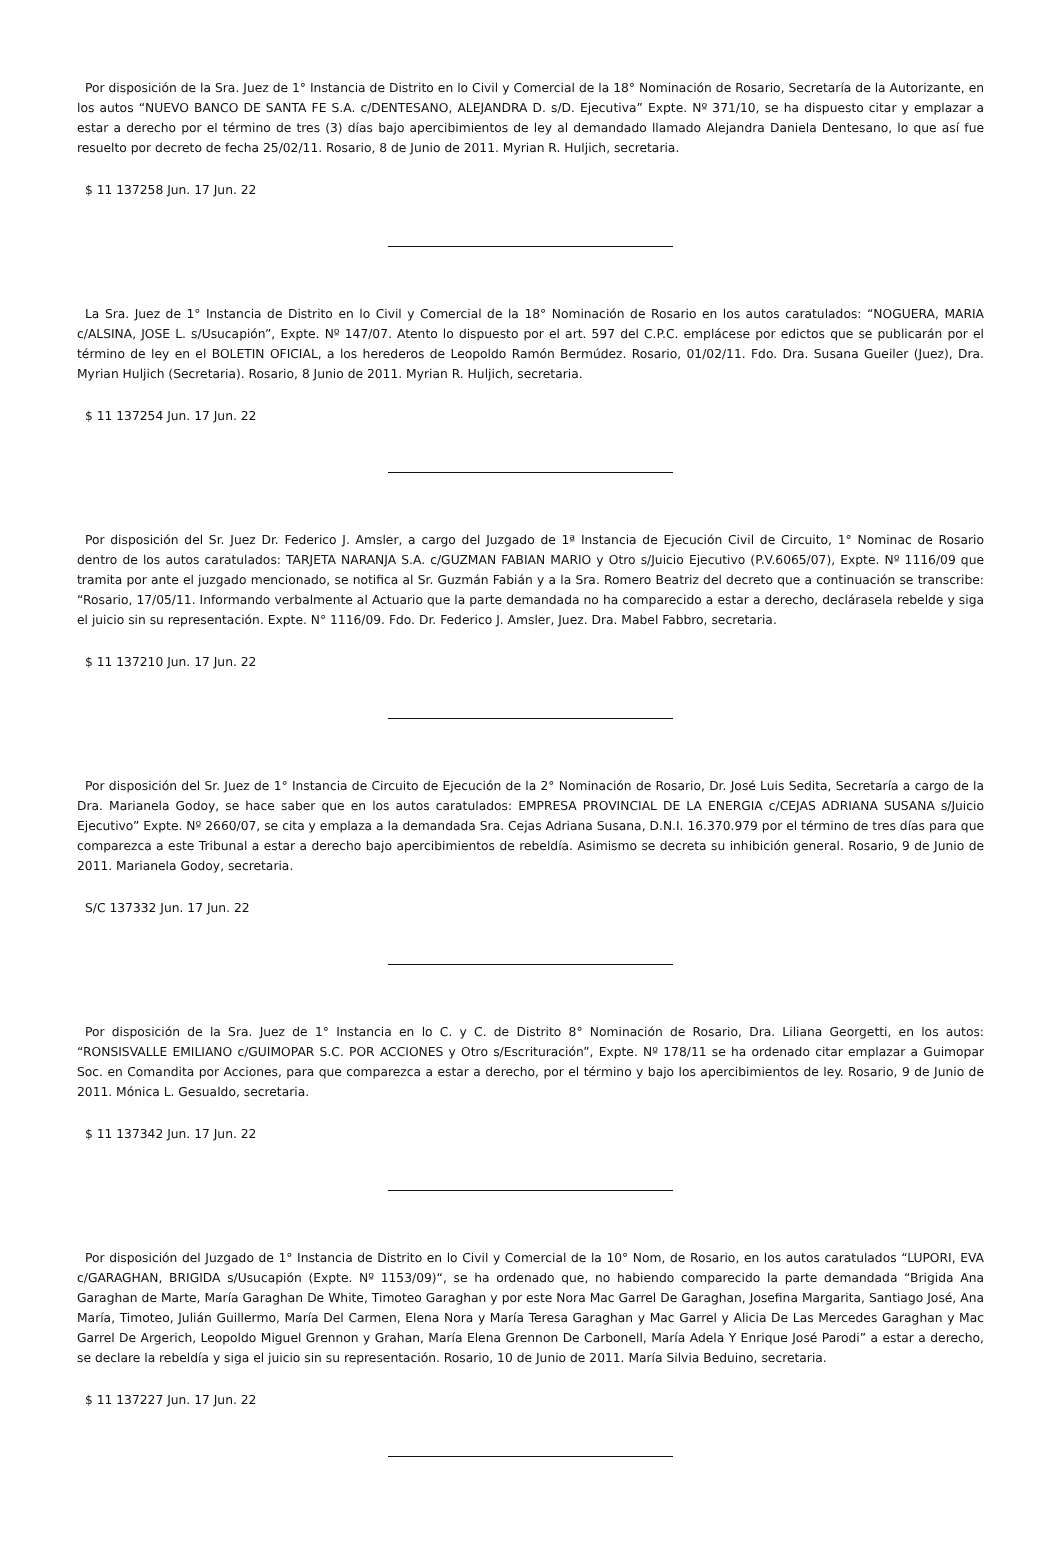Por disposición de la Sra. Juez de 1° Instancia de Distrito en lo Civil y Comercial de la 18° Nominación de Rosario, Secretaría de la Autorizante, en los autos “NUEVO BANCO DE SANTA FE S.A. c/DENTESANO, ALEJANDRA D. s/D. Ejecutiva” Expte. Nº 371/10, se ha dispuesto citar y emplazar a estar a derecho por el término de tres (3) días bajo apercibimientos de ley al demandado llamado Alejandra Daniela Dentesano, lo que así fue resuelto por decreto de fecha 25/02/11. Rosario, 8 de Junio de 2011. Myrian R. Huljich, secretaria.
$ 11 137258 Jun. 17 Jun. 22
La Sra. Juez de 1° Instancia de Distrito en lo Civil y Comercial de la 18° Nominación de Rosario en los autos caratulados: “NOGUERA, MARIA c/ALSINA, JOSE L. s/Usucapión”, Expte. Nº 147/07. Atento lo dispuesto por el art. 597 del C.P.C. emplácese por edictos que se publicarán por el término de ley en el BOLETIN OFICIAL, a los herederos de Leopoldo Ramón Bermúdez. Rosario, 01/02/11. Fdo. Dra. Susana Gueiler (Juez), Dra. Myrian Huljich (Secretaria). Rosario, 8 Junio de 2011. Myrian R. Huljich, secretaria.
$ 11 137254 Jun. 17 Jun. 22
Por disposición del Sr. Juez Dr. Federico J. Amsler, a cargo del Juzgado de 1ª Instancia de Ejecución Civil de Circuito, 1° Nominac de Rosario dentro de los autos caratulados: TARJETA NARANJA S.A. c/GUZMAN FABIAN MARIO y Otro s/Juicio Ejecutivo (P.V.6065/07), Expte. Nº 1116/09 que tramita por ante el juzgado mencionado, se notifica al Sr. Guzmán Fabián y a la Sra. Romero Beatriz del decreto que a continuación se transcribe: “Rosario, 17/05/11. Informando verbalmente al Actuario que la parte demandada no ha comparecido a estar a derecho, declárasela rebelde y siga el juicio sin su representación. Expte. N° 1116/09. Fdo. Dr. Federico J. Amsler, Juez. Dra. Mabel Fabbro, secretaria.
$ 11 137210 Jun. 17 Jun. 22
Por disposición del Sr. Juez de 1° Instancia de Circuito de Ejecución de la 2° Nominación de Rosario, Dr. José Luis Sedita, Secretaría a cargo de la Dra. Marianela Godoy, se hace saber que en los autos caratulados: EMPRESA PROVINCIAL DE LA ENERGIA c/CEJAS ADRIANA SUSANA s/Juicio Ejecutivo” Expte. Nº 2660/07, se cita y emplaza a la demandada Sra. Cejas Adriana Susana, D.N.I. 16.370.979 por el término de tres días para que comparezca a este Tribunal a estar a derecho bajo apercibimientos de rebeldía. Asimismo se decreta su inhibición general. Rosario, 9 de Junio de 2011. Marianela Godoy, secretaria.
S/C 137332 Jun. 17 Jun. 22
Por disposición de la Sra. Juez de 1° Instancia en lo C. y C. de Distrito 8° Nominación de Rosario, Dra. Liliana Georgetti, en los autos: “RONSISVALLE EMILIANO c/GUIMOPAR S.C. POR ACCIONES y Otro s/Escrituración”, Expte. Nº 178/11 se ha ordenado citar emplazar a Guimopar Soc. en Comandita por Acciones, para que comparezca a estar a derecho, por el término y bajo los apercibimientos de ley. Rosario, 9 de Junio de 2011. Mónica L. Gesualdo, secretaria.
$ 11 137342 Jun. 17 Jun. 22
Por disposición del Juzgado de 1° Instancia de Distrito en lo Civil y Comercial de la 10° Nom, de Rosario, en los autos caratulados “LUPORI, EVA c/GARAGHAN, BRIGIDA s/Usucapión (Expte. Nº 1153/09)“, se ha ordenado que, no habiendo comparecido la parte demandada “Brigida Ana Garaghan de Marte, María Garaghan De White, Timoteo Garaghan y por este Nora Mac Garrel De Garaghan, Josefina Margarita, Santiago José, Ana María, Timoteo, Julián Guillermo, María Del Carmen, Elena Nora y María Teresa Garaghan y Mac Garrel y Alicia De Las Mercedes Garaghan y Mac Garrel De Argerich, Leopoldo Miguel Grennon y Grahan, María Elena Grennon De Carbonell, María Adela Y Enrique José Parodi” a estar a derecho, se declare la rebeldía y siga el juicio sin su representación. Rosario, 10 de Junio de 2011. María Silvia Beduino, secretaria.
$ 11 137227 Jun. 17 Jun. 22